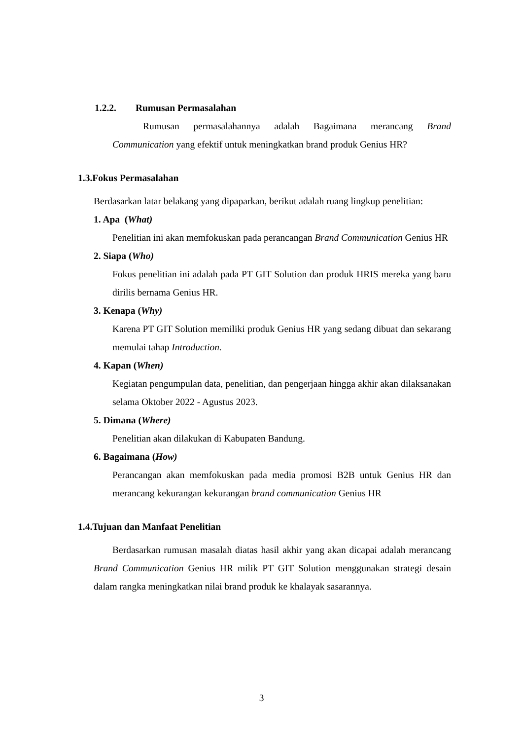1.2.2. Rumusan Permasalahan
Rumusan permasalahannya adalah Bagaimana merancang Brand Communication yang efektif untuk meningkatkan brand produk Genius HR?
1.3.Fokus Permasalahan
Berdasarkan latar belakang yang dipaparkan, berikut adalah ruang lingkup penelitian:
1. Apa (What)
Penelitian ini akan memfokuskan pada perancangan Brand Communication Genius HR
2. Siapa (Who)
Fokus penelitian ini adalah pada PT GIT Solution dan produk HRIS mereka yang baru dirilis bernama Genius HR.
3. Kenapa (Why)
Karena PT GIT Solution memiliki produk Genius HR yang sedang dibuat dan sekarang memulai tahap Introduction.
4. Kapan (When)
Kegiatan pengumpulan data, penelitian, dan pengerjaan hingga akhir akan dilaksanakan selama Oktober 2022 - Agustus 2023.
5. Dimana (Where)
Penelitian akan dilakukan di Kabupaten Bandung.
6. Bagaimana (How)
Perancangan akan memfokuskan pada media promosi B2B untuk Genius HR dan merancang kekurangan kekurangan brand communication Genius HR
1.4.Tujuan dan Manfaat Penelitian
Berdasarkan rumusan masalah diatas hasil akhir yang akan dicapai adalah merancang Brand Communication Genius HR milik PT GIT Solution menggunakan strategi desain dalam rangka meningkatkan nilai brand produk ke khalayak sasarannya.
3